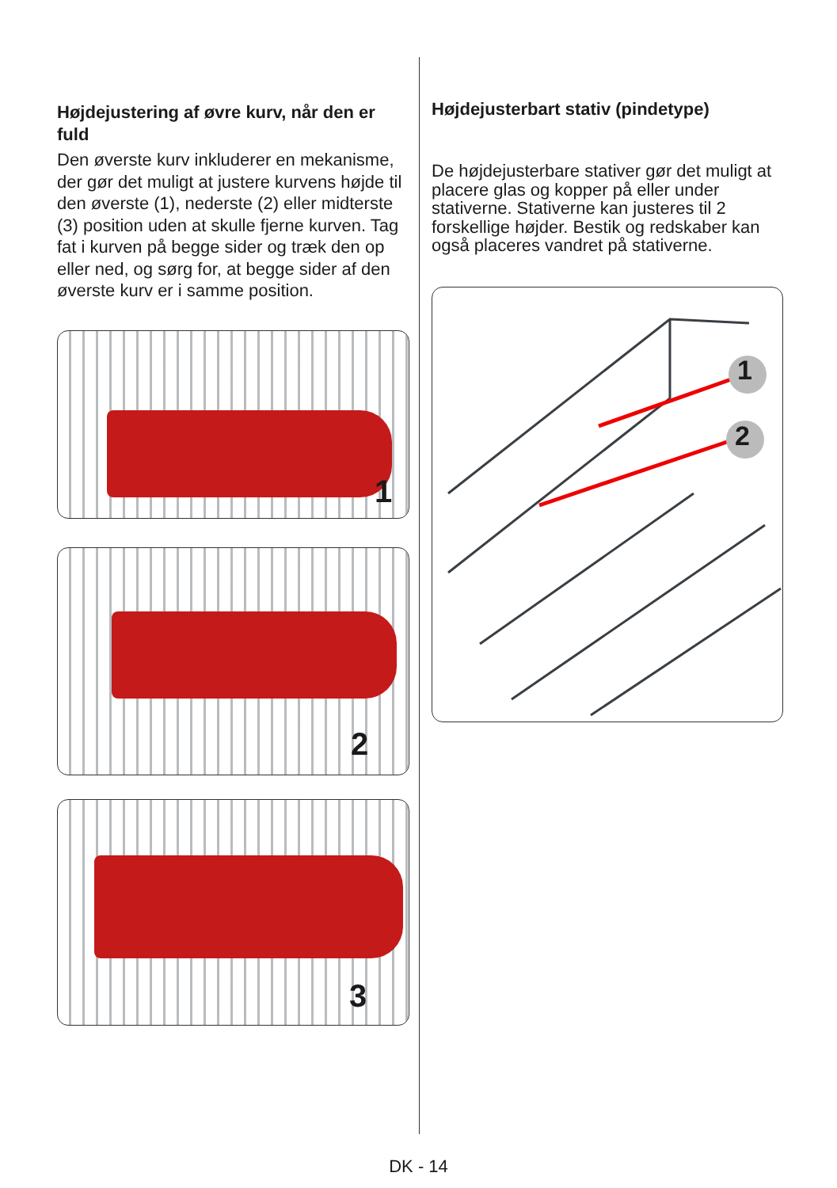Højdejustering af øvre kurv, når den er fuld
Den øverste kurv inkluderer en mekanisme, der gør det muligt at justere kurvens højde til den øverste (1), nederste (2) eller midterste (3) position uden at skulle fjerne kurven. Tag fat i kurven på begge sider og træk den op eller ned, og sørg for, at begge sider af den øverste kurv er i samme position.
1
2
3
Højdejusterbart stativ (pindetype)
De højdejusterbare stativer gør det muligt at placere glas og kopper på eller under stativerne. Stativerne kan justeres til 2 forskellige højder. Bestik og redskaber kan også placeres vandret på stativerne.
1
2
DK - 14